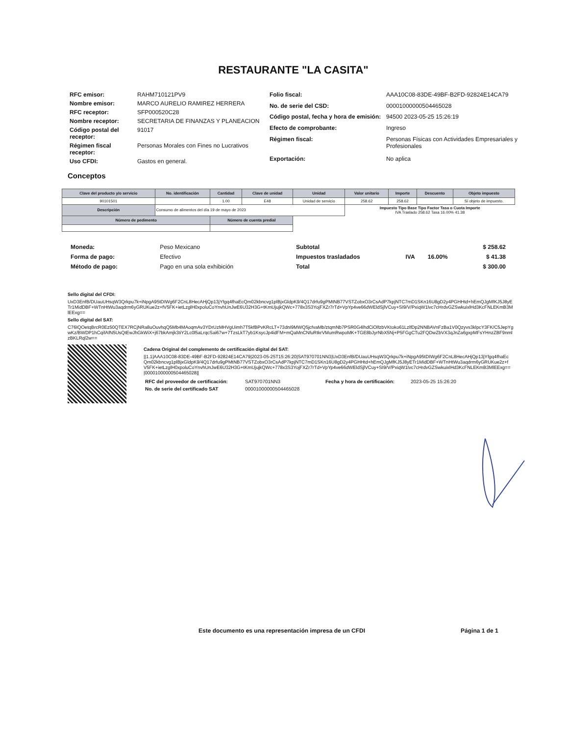RESTAURANTE "LA CASITA"
| RFC emisor: | RAHM710121PV9 |
| Nombre emisor: | MARCO AURELIO RAMIREZ HERRERA |
| RFC receptor: | SFP000520C28 |
| Nombre receptor: | SECRETARIA DE FINANZAS Y PLANEACION |
| Código postal del receptor: | 91017 |
| Régimen fiscal receptor: | Personas Morales con Fines no Lucrativos |
| Uso CFDI: | Gastos en general. |
| Folio fiscal: | AAA10C08-83DE-49BF-B2FD-92824E14CA79 |
| No. de serie del CSD: | 00001000000504465028 |
| Código postal, fecha y hora de emisión: | 94500 2023-05-25 15:26:19 |
| Efecto de comprobante: | Ingreso |
| Régimen fiscal: | Personas Físicas con Actividades Empresariales y Profesionales |
| Exportación: | No aplica |
Conceptos
| Clave del producto y/o servicio | No. identificación | Cantidad | Clave de unidad | Unidad | Valor unitario | Importe | Descuento | Objeto impuesto |
| --- | --- | --- | --- | --- | --- | --- | --- | --- |
| 90101501 | | 1.00 | E48 | Unidad de servicio | 258.62 | 258.62 | | Sí objeto de impuesto. |
| Descripción | Consumo de alimentos del día 19 de mayo de 2023 | | | | Impuesto Tipo Base Tipo Factor Tasa o Cuota Importe IVA Traslado 258.62 Tasa 16.00% 41.38 | | | |
| Número de pedimento | | Número de cuenta predial | | | | | | |
| Moneda: | Peso Mexicano |
| Forma de pago: | Efectivo |
| Método de pago: | Pago en una sola exhibición |
| Subtotal | | | $ 258.62 |
| Impuestos trasladados | IVA | 16.00% | $ 41.38 |
| Total | | | $ 300.00 |
Sello digital del CFDI:
UxD3EnfB/DUauUHsqW3Qrkpu7k+iNpgA95tDIWg6F2CnL8HecAHjQp13jYfgq4fhaEcQm02kbncvg1plBjxGldpK9/4Q17drfu9gPMtNB77VSTZobxO3rCsAdP7kpjNTC7mD1SKn16U8gD2y4PGHHtd+hEmQJgMfKJ5J8yETr1MidDBF+WTnHtWu3aqdrm6yGRUKue2z+fV5FK+ietLzglH0xpoluCoYnvhUnJwE6U32H3G+tKmUjujkQWc+778x3S3YojFXZr7rTd+VpYp4ve66dWEldSjlVCuy+SI9/V/PxiqW1lvc7cHrdvGZSwkuixlHd3KcFNLEKmB3MlEExg==
Sello digital del SAT:
C76IQOetqBrcR0Ez50QTEX7RCjNRa8uOuvhqQ5Mb4MAoqmAv3YDrUzMHVgUimh7T5kfBPvKRcLT+73dnI9MWQ5jcfvaMb/ztqmNb7PSR0G4lhdCiOlfzbVKtoko61LzlfDp2NNBAVnFzBa1V0Qzyvs3klpcY3FK/C5JepYgwKz/BWDP1hCqifAfN5UsQtEwJhGkWiX+j67bkAmjk3tiY2Lc0l5aLrqcSai67w+7TzsLkT7yb1KsycJp4idFM+mQaMnCNfuRtkrVMumRwpoMK+TGE8bJyrNbX5Nj+P5FGgCTu2FQDwZbVX3qJnZa6gxpMFsYHnzZBF9nmlzBKLRql2w==
Cadena Original del complemento de certificación digital del SAT:
||1.1|AAA10C08-83DE-49BF-B2FD-92824E14CA79|2023-05-25T15:26:20|SAT970701NN3|UxD3EnfB/DUauUHsqW3Qrkpu7k+iNpgA95tDIWg6F2CnL8HecAHjQp13jYfgq4fhaEcQm02kbncvg1plBjxGldpK9/4Q17drfu9gPMtNB77VSTZobxO3rCsAdP7kpjNTC7mD1SKn16U8gD2y4PGHHtd+hEmQJgMfKJ5J8yETr1MidDBF+WTnHtWu3aqdrm6yGRUKue2z+fV5FK+ietLzglH0xpoluCoYnvhUnJwE6U32H3G+tKmUjujkQWc+778x3S3YojFXZr7rTd+VpYp4ve66dWEldSjlVCuy+SI9/V/PxiqW1lvc7cHrdvGZSwkuixlHd3KcFNLEKmB3MlEExg==|00001000000504465028||
| RFC del proveedor de certificación: | SAT970701NN3 | Fecha y hora de certificación: | 2023-05-25 15:26:20 |
| No. de serie del certificado SAT | 00001000000504465028 | | |
Este documento es una representación impresa de un CFDI Página 1 de 1